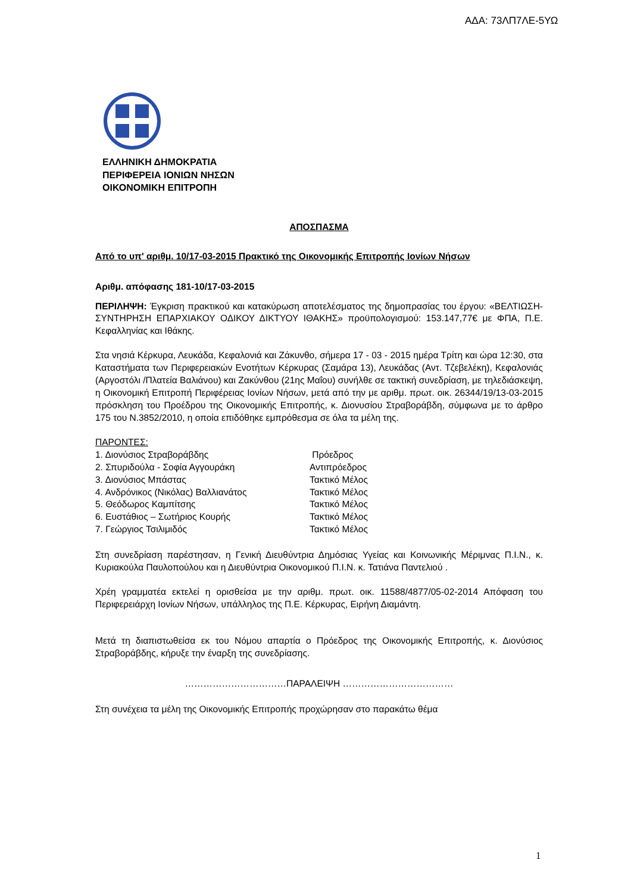ΑΔΑ: 73ΛΠ7ΛΕ-5ΥΩ
ΕΛΛΗΝΙΚΗ ΔΗΜΟΚΡΑΤΙΑ
ΠΕΡΙΦΕΡΕΙΑ ΙΟΝΙΩΝ ΝΗΣΩΝ
ΟΙΚΟΝΟΜΙΚΗ ΕΠΙΤΡΟΠΗ
ΑΠΟΣΠΑΣΜΑ
Από το υπ' αριθμ. 10/17-03-2015 Πρακτικό της Οικονομικής Επιτροπής Ιονίων Νήσων
Αριθμ. απόφασης 181-10/17-03-2015
ΠΕΡΙΛΗΨΗ: Έγκριση πρακτικού και κατακύρωση αποτελέσματος της δημοπρασίας του έργου: «ΒΕΛΤΙΩΣΗ-ΣΥΝΤΗΡΗΣΗ ΕΠΑΡΧΙΑΚΟΥ ΟΔΙΚΟΥ ΔΙΚΤΥΟΥ ΙΘΑΚΗΣ» προϋπολογισμού: 153.147,77€ με ΦΠΑ, Π.Ε. Κεφαλληνίας και Ιθάκης.
Στα νησιά Κέρκυρα, Λευκάδα, Κεφαλονιά και Ζάκυνθο, σήμερα 17 - 03 - 2015 ημέρα Τρίτη και ώρα 12:30, στα Καταστήματα των Περιφερειακών Ενοτήτων Κέρκυρας (Σαμάρα 13), Λευκάδας (Αντ. Τζεβελέκη), Κεφαλονιάς (Αργοστόλι /Πλατεία Βαλιάνου) και Ζακύνθου (21ης Μαΐου) συνήλθε σε τακτική συνεδρίαση, με τηλεδιάσκεψη, η Οικονομική Επιτροπή Περιφέρειας Ιονίων Νήσων, μετά από την με αριθμ. πρωτ. οικ. 26344/19/13-03-2015 πρόσκληση του Προέδρου της Οικονομικής Επιτροπής, κ. Διονυσίου Στραβοράβδη, σύμφωνα με το άρθρο 175 του Ν.3852/2010, η οποία επιδόθηκε εμπρόθεσμα σε όλα τα μέλη της.
ΠΑΡΟΝΤΕΣ:
| 1. Διονύσιος Στραβοράβδης | Πρόεδρος |
| 2. Σπυριδούλα - Σοφία Αγγουράκη | Αντιπρόεδρος |
| 3. Διονύσιος Μπάστας | Τακτικό Μέλος |
| 4. Ανδρόνικος (Νικόλας) Βαλλιανάτος | Τακτικό Μέλος |
| 5. Θεόδωρος Καμπίτσης | Τακτικό Μέλος |
| 6. Ευστάθιος – Σωτήριος Κουρής | Τακτικό Μέλος |
| 7. Γεώργιος Τσιλιμιδός | Τακτικό Μέλος |
Στη συνεδρίαση παρέστησαν, η Γενική Διευθύντρια Δημόσιας Υγείας και Κοινωνικής Μέριμνας Π.Ι.Ν., κ. Κυριακούλα Παυλοπούλου και η Διευθύντρια Οικονομικού Π.Ι.Ν. κ. Τατιάνα Παντελιού .
Χρέη γραμματέα εκτελεί η ορισθείσα με την αριθμ. πρωτ. οικ. 11588/4877/05-02-2014 Απόφαση του Περιφερειάρχη Ιονίων Νήσων, υπάλληλος της Π.Ε. Κέρκυρας, Ειρήνη Διαμάντη.
Μετά τη διαπιστωθείσα εκ του Νόμου απαρτία ο Πρόεδρος της Οικονομικής Επιτροπής, κ. Διονύσιος Στραβοράβδης, κήρυξε την έναρξη της συνεδρίασης.
……………………………ΠΑΡΑΛΕΙΨΗ ………………………………
Στη συνέχεια τα μέλη της Οικονομικής Επιτροπής προχώρησαν στο παρακάτω θέμα
1